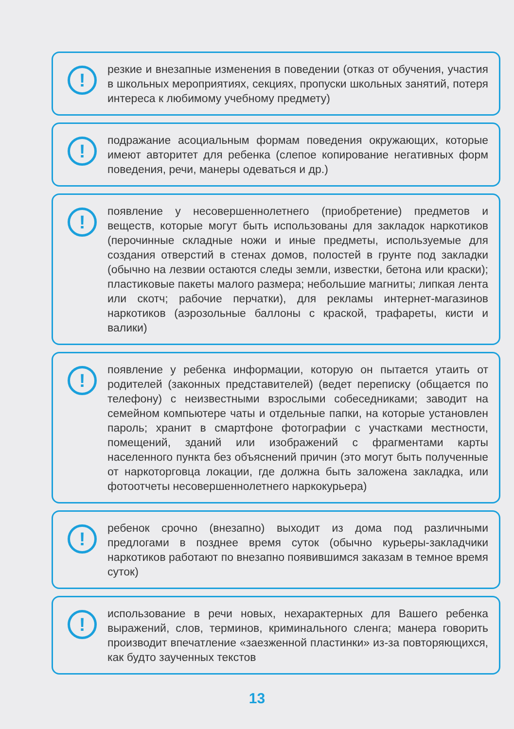!
резкие и внезапные изменения в поведении (отказ от обучения, участия в школьных мероприятиях, секциях, пропуски школьных занятий, потеря интереса к любимому учебному предмету)
!
подражание асоциальным формам поведения окружающих, которые имеют авторитет для ребенка (слепое копирование негативных форм поведения, речи, манеры одеваться и др.)
!
появление у несовершеннолетнего (приобретение) предметов и веществ, которые могут быть использованы для закладок наркотиков (перочинные складные ножи и иные предметы, используемые для создания отверстий в стенах домов, полостей в грунте под закладки (обычно на лезвии остаются следы земли, известки, бетона или краски); пластиковые пакеты малого размера; небольшие магниты; липкая лента или скотч; рабочие перчатки), для рекламы интернет-магазинов наркотиков (аэрозольные баллоны с краской, трафареты, кисти и валики)
!
появление у ребенка информации, которую он пытается утаить от родителей (законных представителей) (ведет переписку (общается по телефону) с неизвестными взрослыми собеседниками; заводит на семейном компьютере чаты и отдельные папки, на которые установлен пароль; хранит в смартфоне фотографии с участками местности, помещений, зданий или изображений с фрагментами карты населенного пункта без объяснений причин (это могут быть полученные от наркоторговца локации, где должна быть заложена закладка, или фотоотчеты несовершеннолетнего наркокурьера)
!
ребенок срочно (внезапно) выходит из дома под различными предлогами в позднее время суток (обычно курьеры-закладчики наркотиков работают по внезапно появившимся заказам в темное время суток)
!
использование в речи новых, нехарактерных для Вашего ребенка выражений, слов, терминов, криминального сленга; манера говорить производит впечатление «заезженной пластинки» из-за повторяющихся, как будто заученных текстов
13